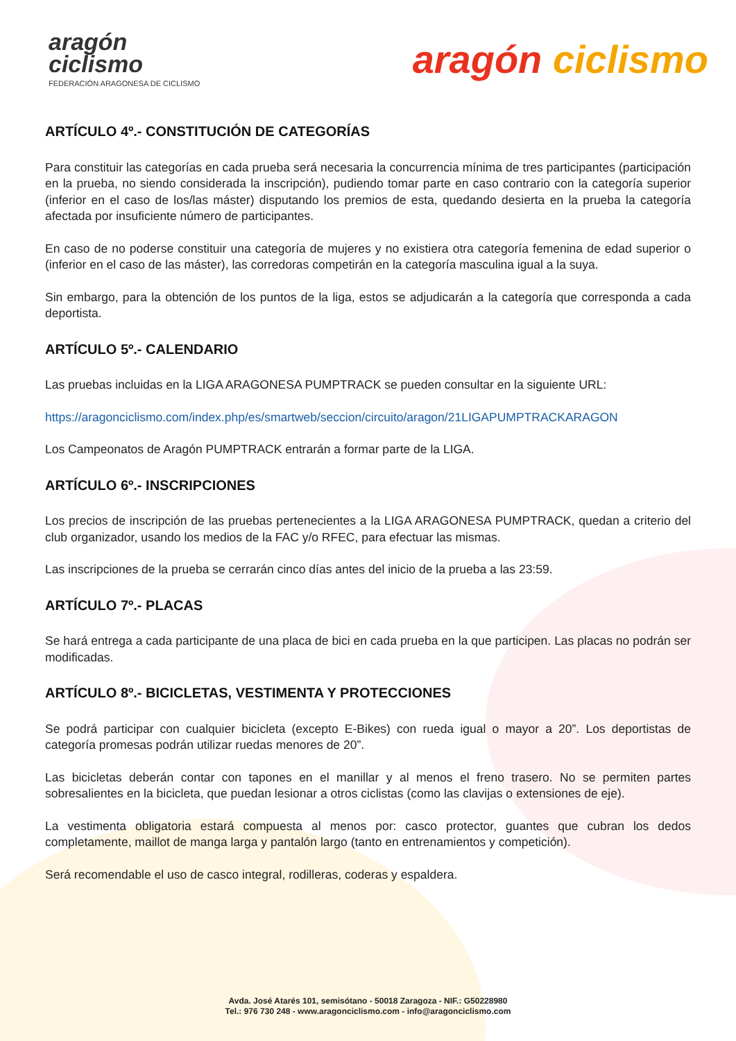aragón
ciclismo
FEDERACIÓN ARAGONESA DE CICLISMO
aragón ciclismo
ARTÍCULO 4º.- CONSTITUCIÓN DE CATEGORÍAS
Para constituir las categorías en cada prueba será necesaria la concurrencia mínima de tres participantes (participación en la prueba, no siendo considerada la inscripción), pudiendo tomar parte en caso contrario con la categoría superior (inferior en el caso de los/las máster) disputando los premios de esta, quedando desierta en la prueba la categoría afectada por insuficiente número de participantes.
En caso de no poderse constituir una categoría de mujeres y no existiera otra categoría femenina de edad superior o (inferior en el caso de las máster), las corredoras competirán en la categoría masculina igual a la suya.
Sin embargo, para la obtención de los puntos de la liga, estos se adjudicarán a la categoría que corresponda a cada deportista.
ARTÍCULO 5º.- CALENDARIO
Las pruebas incluidas en la LIGA ARAGONESA PUMPTRACK se pueden consultar en la siguiente URL:
https://aragonciclismo.com/index.php/es/smartweb/seccion/circuito/aragon/21LIGAPUMPTRACKARAGON
Los Campeonatos de Aragón PUMPTRACK entrarán a formar parte de la LIGA.
ARTÍCULO 6º.- INSCRIPCIONES
Los precios de inscripción de las pruebas pertenecientes a la LIGA ARAGONESA PUMPTRACK, quedan a criterio del club organizador, usando los medios de la FAC y/o RFEC, para efectuar las mismas.
Las inscripciones de la prueba se cerrarán cinco días antes del inicio de la prueba a las 23:59.
ARTÍCULO 7º.- PLACAS
Se hará entrega a cada participante de una placa de bici en cada prueba en la que participen. Las placas no podrán ser modificadas.
ARTÍCULO 8º.- BICICLETAS, VESTIMENTA Y PROTECCIONES
Se podrá participar con cualquier bicicleta (excepto E-Bikes) con rueda igual o mayor a 20”. Los deportistas de categoría promesas podrán utilizar ruedas menores de 20”.
Las bicicletas deberán contar con tapones en el manillar y al menos el freno trasero. No se permiten partes sobresalientes en la bicicleta, que puedan lesionar a otros ciclistas (como las clavijas o extensiones de eje).
La vestimenta obligatoria estará compuesta al menos por: casco protector, guantes que cubran los dedos completamente, maillot de manga larga y pantalón largo (tanto en entrenamientos y competición).
Será recomendable el uso de casco integral, rodilleras, coderas y espaldera.
Avda. José Atarés 101, semisótano - 50018 Zaragoza - NIF.: G50228980
Tel.: 976 730 248 - www.aragonciclismo.com - info@aragonciclismo.com